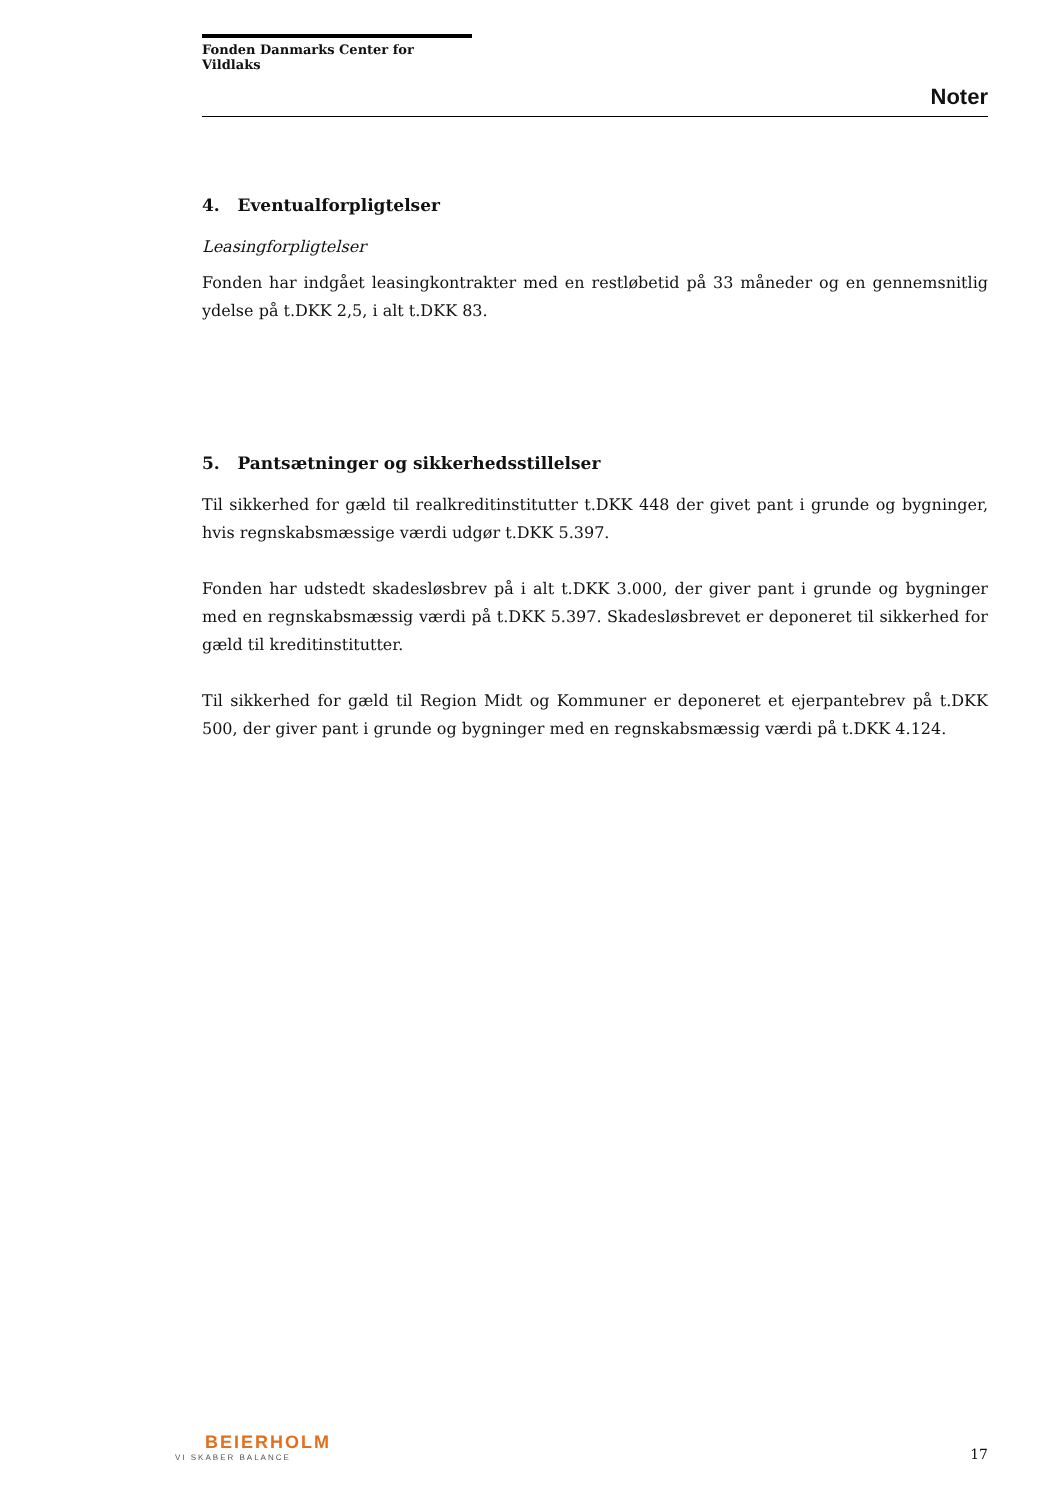Fonden Danmarks Center for Vildlaks
Noter
4. Eventualforpligtelser
Leasingforpligtelser
Fonden har indgået leasingkontrakter med en restløbetid på 33 måneder og en gennem­snitlig ydelse på t.DKK 2,5, i alt t.DKK 83.
5. Pantsætninger og sikkerhedsstillelser
Til sikkerhed for gæld til realkreditinstitutter t.DKK 448 der givet pant i grunde og bygninger, hvis regnskabsmæssige værdi udgør t.DKK 5.397.
Fonden har udstedt skadesløsbrev på i alt t.DKK 3.000, der giver pant i grunde og bygninger med en regnskabsmæssig værdi på t.DKK 5.397. Skadesløsbrevet er deponeret til sikkerhed for gæld til kreditinstitutter.
Til sikkerhed for gæld til Region Midt og Kommuner er deponeret et ejerpantebrev på t.DKK 500, der giver pant i grunde og bygninger med en regnskabsmæssig værdi på t.DKK 4.124.
BEIERHOLM
VI SKABER BALANCE
17